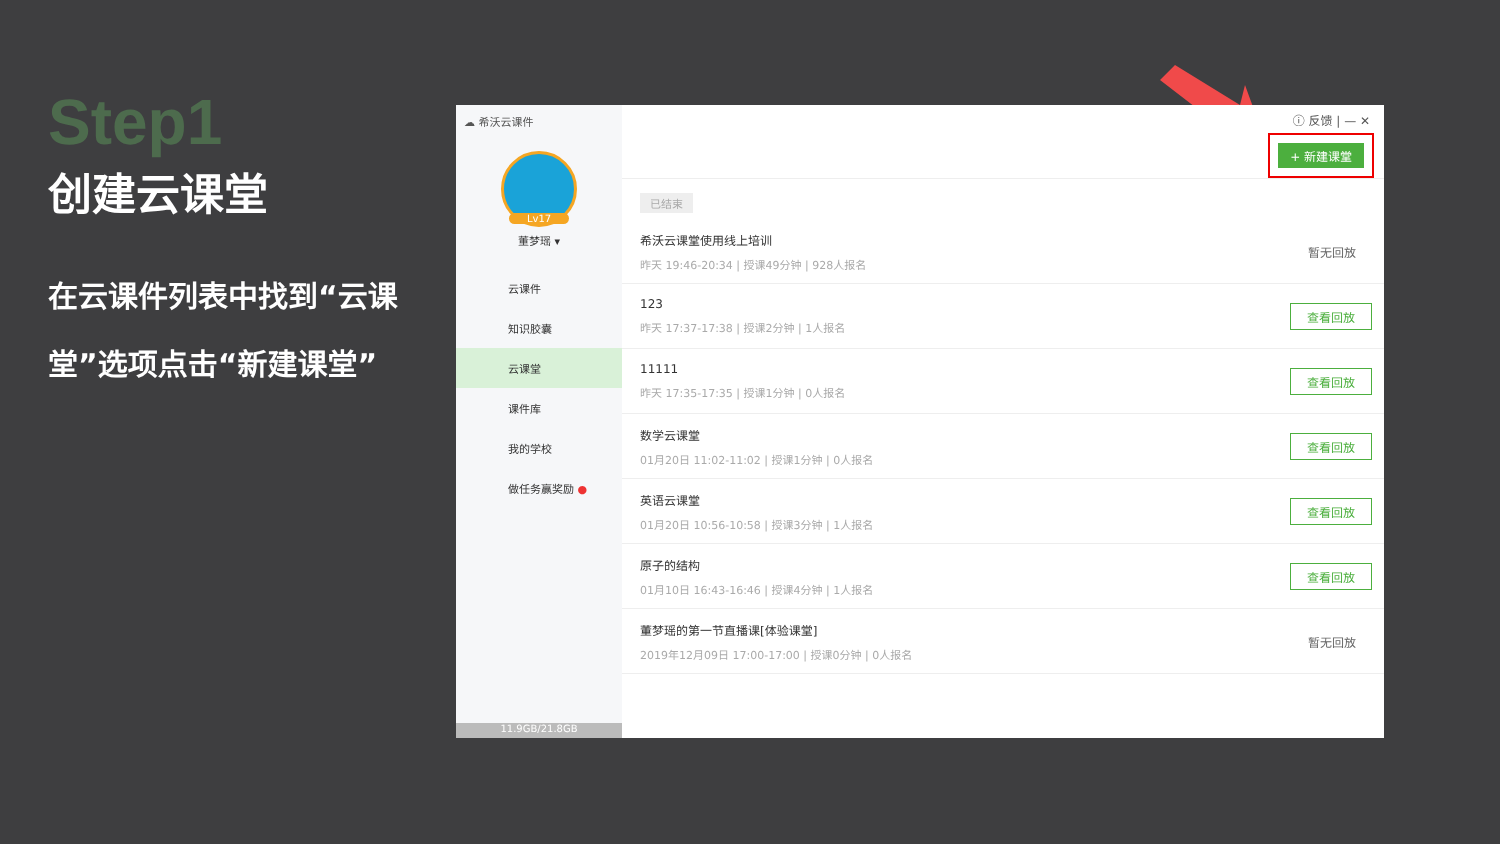Step1
创建云课堂
在云课件列表中找到“云课堂”选项点击“新建课堂”
☁ 希沃云课件
Lv17
董梦瑶 ▾
云课件
知识胶囊
云课堂
课件库
我的学校
做任务赢奖励 ●
11.9GB/21.8GB
ⓘ 反馈 | — ✕
+ 新建课堂
已结束
希沃云课堂使用线上培训
昨天 19:46-20:34 | 授课49分钟 | 928人报名
暂无回放
123
昨天 17:37-17:38 | 授课2分钟 | 1人报名
查看回放
11111
昨天 17:35-17:35 | 授课1分钟 | 0人报名
查看回放
数学云课堂
01月20日 11:02-11:02 | 授课1分钟 | 0人报名
查看回放
英语云课堂
01月20日 10:56-10:58 | 授课3分钟 | 1人报名
查看回放
原子的结构
01月10日 16:43-16:46 | 授课4分钟 | 1人报名
查看回放
董梦瑶的第一节直播课[体验课堂]
2019年12月09日 17:00-17:00 | 授课0分钟 | 0人报名
暂无回放